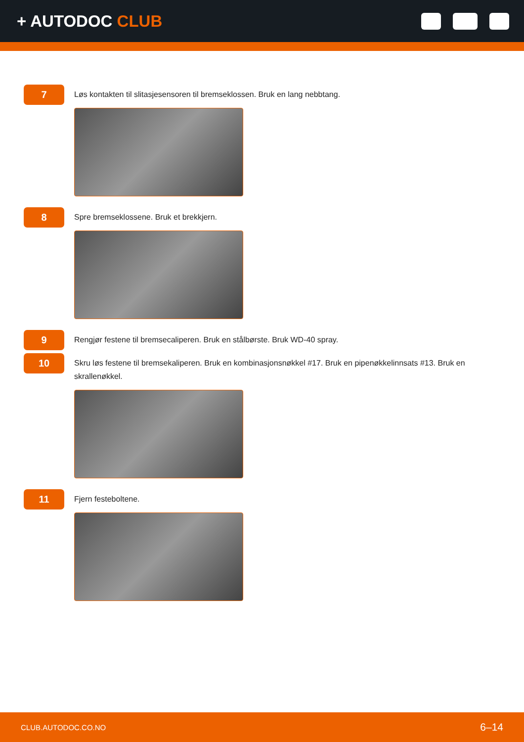+ AUTODOC CLUB
7
Løs kontakten til slitasjesensoren til bremseklossen. Bruk en lang nebbtang.
8
Spre bremseklossene. Bruk et brekkjern.
9
Rengjør festene til bremsecaliperen. Bruk en stålbørste. Bruk WD-40 spray.
10
Skru løs festene til bremsekaliperen. Bruk en kombinasjonsnøkkel #17. Bruk en pipenøkkelinnsats #13. Bruk en skrallenøkkel.
11
Fjern festeboltene.
CLUB.AUTODOC.CO.NO 6–14